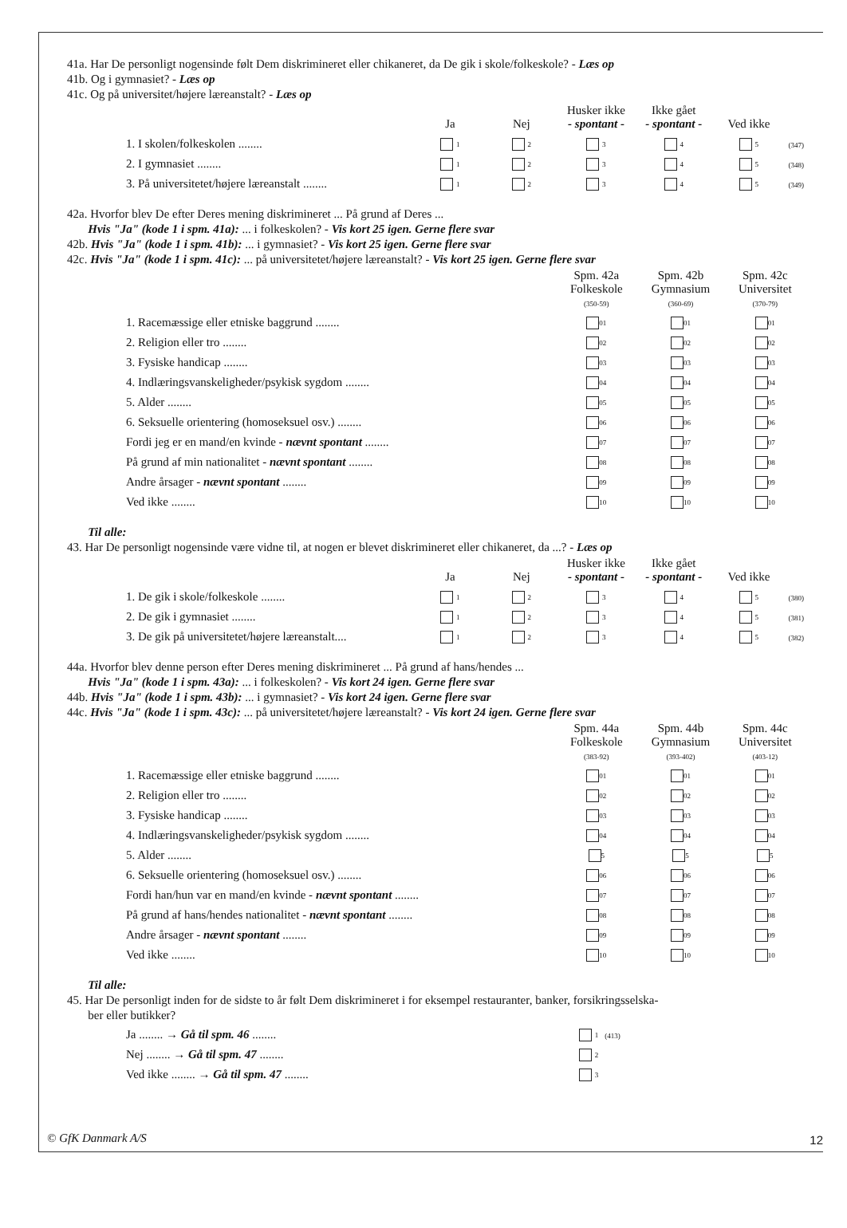41a. Har De personligt nogensinde følt Dem diskrimineret eller chikaneret, da De gik i skole/folkeskole? - Læs op
41b. Og i gymnasiet? - Læs op
41c. Og på universitet/højere læreanstalt? - Læs op
| | Ja | Nej | Husker ikke - spontant - | Ikke gået - spontant - | Ved ikke | |
| 1. I skolen/folkeskolen ........ | 1 | 2 | 3 | 4 | 5 | (347) |
| 2. I gymnasiet ........ | 1 | 2 | 3 | 4 | 5 | (348) |
| 3. På universitetet/højere læreanstalt ........ | 1 | 2 | 3 | 4 | 5 | (349) |
42a. Hvorfor blev De efter Deres mening diskrimineret ... På grund af Deres ...
Hvis "Ja" (kode 1 i spm. 41a): ... i folkeskolen? - Vis kort 25 igen. Gerne flere svar
42b. Hvis "Ja" (kode 1 i spm. 41b): ... i gymnasiet? - Vis kort 25 igen. Gerne flere svar
42c. Hvis "Ja" (kode 1 i spm. 41c): ... på universitetet/højere læreanstalt? - Vis kort 25 igen. Gerne flere svar
| | Spm. 42a Folkeskole (350-59) | Spm. 42b Gymnasium (360-69) | Spm. 42c Universitet (370-79) |
| 1. Racemæssige eller etniske baggrund ........ | 01 | 01 | 01 |
| 2. Religion eller tro ........ | 02 | 02 | 02 |
| 3. Fysiske handicap ........ | 03 | 03 | 03 |
| 4. Indlæringsvanskeligheder/psykisk sygdom ........ | 04 | 04 | 04 |
| 5. Alder ........ | 05 | 05 | 05 |
| 6. Seksuelle orientering (homoseksuel osv.) ........ | 06 | 06 | 06 |
| Fordi jeg er en mand/en kvinde - nævnt spontant ........ | 07 | 07 | 07 |
| På grund af min nationalitet - nævnt spontant ........ | 08 | 08 | 08 |
| Andre årsager - nævnt spontant ........ | 09 | 09 | 09 |
| Ved ikke ........ | 10 | 10 | 10 |
Til alle:
43. Har De personligt nogensinde være vidne til, at nogen er blevet diskrimineret eller chikaneret, da ...? - Læs op
| | Ja | Nej | Husker ikke - spontant - | Ikke gået - spontant - | Ved ikke | |
| 1. De gik i skole/folkeskole ........ | 1 | 2 | 3 | 4 | 5 | (380) |
| 2. De gik i gymnasiet ........ | 1 | 2 | 3 | 4 | 5 | (381) |
| 3. De gik på universitetet/højere læreanstalt.... | 1 | 2 | 3 | 4 | 5 | (382) |
44a. Hvorfor blev denne person efter Deres mening diskrimineret ... På grund af hans/hendes ...
Hvis "Ja" (kode 1 i spm. 43a): ... i folkeskolen? - Vis kort 24 igen. Gerne flere svar
44b. Hvis "Ja" (kode 1 i spm. 43b): ... i gymnasiet? - Vis kort 24 igen. Gerne flere svar
44c. Hvis "Ja" (kode 1 i spm. 43c): ... på universitetet/højere læreanstalt? - Vis kort 24 igen. Gerne flere svar
| | Spm. 44a Folkeskole (383-92) | Spm. 44b Gymnasium (393-402) | Spm. 44c Universitet (403-12) |
| 1. Racemæssige eller etniske baggrund ........ | 01 | 01 | 01 |
| 2. Religion eller tro ........ | 02 | 02 | 02 |
| 3. Fysiske handicap ........ | 03 | 03 | 03 |
| 4. Indlæringsvanskeligheder/psykisk sygdom ........ | 04 | 04 | 04 |
| 5. Alder ........ | 5 | 5 | 5 |
| 6. Seksuelle orientering (homoseksuel osv.) ........ | 06 | 06 | 06 |
| Fordi han/hun var en mand/en kvinde - nævnt spontant ........ | 07 | 07 | 07 |
| På grund af hans/hendes nationalitet - nævnt spontant ........ | 08 | 08 | 08 |
| Andre årsager - nævnt spontant ........ | 09 | 09 | 09 |
| Ved ikke ........ | 10 | 10 | 10 |
Til alle:
45. Har De personligt inden for de sidste to år følt Dem diskrimineret i for eksempel restauranter, banker, forsikringsselska-
ber eller butikker?
| Ja ........ → Gå til spm. 46 ........ | 1 | (413) |
| Nej ........ → Gå til spm. 47 ........ | 2 | |
| Ved ikke ........ → Gå til spm. 47 ........ | 3 | |
© GfK Danmark A/S 12